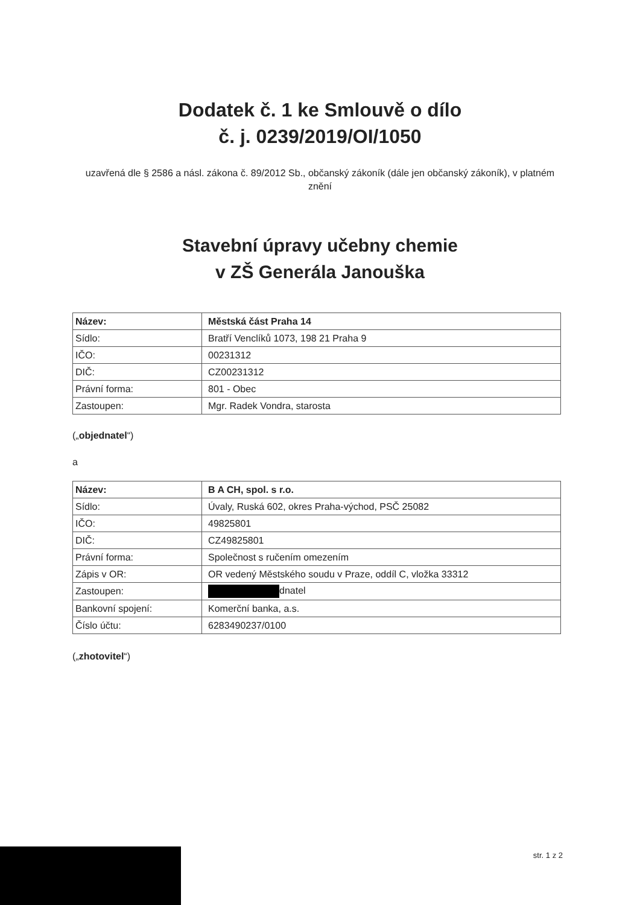Dodatek č. 1 ke Smlouvě o dílo
č. j. 0239/2019/OI/1050
uzavřená dle § 2586 a násl. zákona č. 89/2012 Sb., občanský zákoník (dále jen občanský zákoník), v platném znění
Stavební úpravy učebny chemie
v ZŠ Generála Janouška
| Název: | Městská část Praha 14 |
| Sídlo: | Bratří Venclíků 1073, 198 21 Praha 9 |
| IČO: | 00231312 |
| DIČ: | CZ00231312 |
| Právní forma: | 801 - Obec |
| Zastoupen: | Mgr. Radek Vondra, starosta |
(„objednatel“)
a
| Název: | B A CH, spol. s r.o. |
| Sídlo: | Úvaly, Ruská 602, okres Praha-východ, PSČ 25082 |
| IČO: | 49825801 |
| DIČ: | CZ49825801 |
| Právní forma: | Společnost s ručením omezením |
| Zápis v OR: | OR vedený Městského soudu v Praze, oddíl C, vložka 33312 |
| Zastoupen: | dnatel |
| Bankovní spojení: | Komerční banka, a.s. |
| Číslo účtu: | 6283490237/0100 |
(„zhotovitel“)
str. 1 z 2